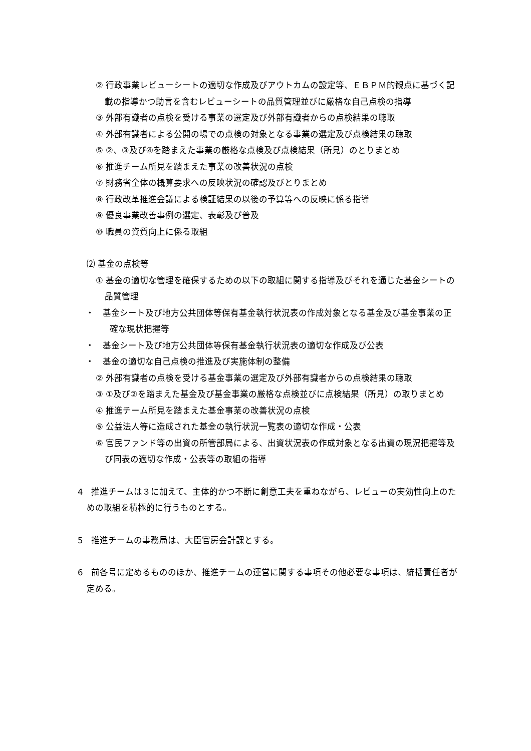② 行政事業レビューシートの適切な作成及びアウトカムの設定等、ＥＢＰＭ的観点に基づく記載の指導かつ助言を含むレビューシートの品質管理並びに厳格な自己点検の指導
③ 外部有識者の点検を受ける事業の選定及び外部有識者からの点検結果の聴取
④ 外部有識者による公開の場での点検の対象となる事業の選定及び点検結果の聴取
⑤ ②、③及び④を踏まえた事業の厳格な点検及び点検結果（所見）のとりまとめ
⑥ 推進チーム所見を踏まえた事業の改善状況の点検
⑦ 財務省全体の概算要求への反映状況の確認及びとりまとめ
⑧ 行政改革推進会議による検証結果の以後の予算等への反映に係る指導
⑨ 優良事業改善事例の選定、表彰及び普及
⑩ 職員の資質向上に係る取組
⑵ 基金の点検等
① 基金の適切な管理を確保するための以下の取組に関する指導及びそれを通じた基金シートの品質管理
・　基金シート及び地方公共団体等保有基金執行状況表の作成対象となる基金及び基金事業の正確な現状把握等
・　基金シート及び地方公共団体等保有基金執行状況表の適切な作成及び公表
・　基金の適切な自己点検の推進及び実施体制の整備
② 外部有識者の点検を受ける基金事業の選定及び外部有識者からの点検結果の聴取
③ ①及び②を踏まえた基金及び基金事業の厳格な点検並びに点検結果（所見）の取りまとめ
④ 推進チーム所見を踏まえた基金事業の改善状況の点検
⑤ 公益法人等に造成された基金の執行状況一覧表の適切な作成・公表
⑥ 官民ファンド等の出資の所管部局による、出資状況表の作成対象となる出資の現況把握等及び同表の適切な作成・公表等の取組の指導
4　推進チームは３に加えて、主体的かつ不断に創意工夫を重ねながら、レビューの実効性向上のための取組を積極的に行うものとする。
5　推進チームの事務局は、大臣官房会計課とする。
6　前各号に定めるもののほか、推進チームの運営に関する事項その他必要な事項は、統括責任者が定める。